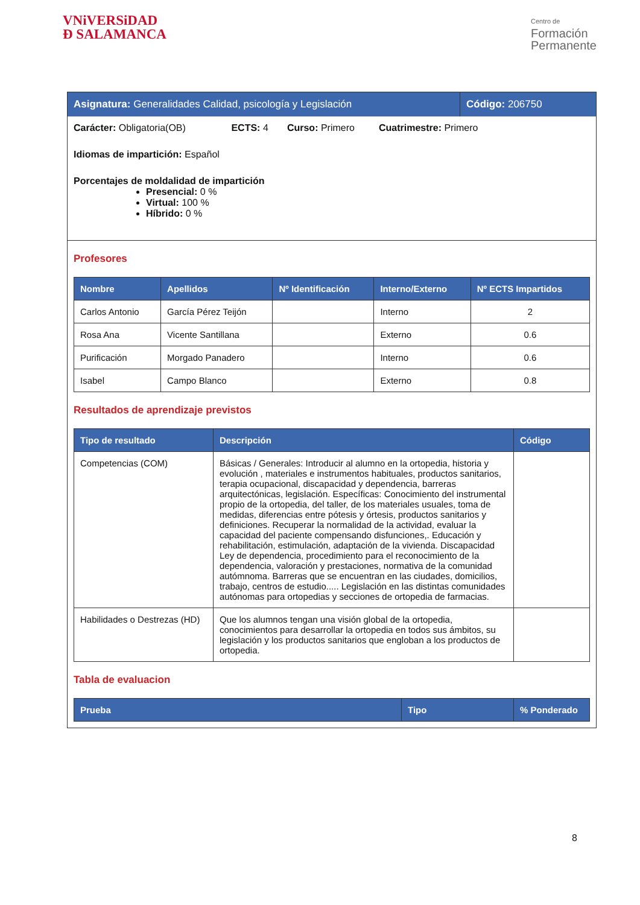VNiVERSiDAD
Ð SALAMANCA
Centro de
Formación
Permanente
Asignatura: Generalidades Calidad, psicología y Legislación
Código: 206750
Carácter: Obligatoria(OB) ECTS: 4 Curso: Primero Cuatrimestre: Primero
Idiomas de impartición: Español
Porcentajes de moldalidad de impartición
Presencial: 0 %
Virtual: 100 %
Híbrido: 0 %
Profesores
| Nombre | Apellidos | Nº Identificación | Interno/Externo | Nº ECTS Impartidos |
| --- | --- | --- | --- | --- |
| Carlos Antonio | García Pérez Teijón | | Interno | 2 |
| Rosa Ana | Vicente Santillana | | Externo | 0.6 |
| Purificación | Morgado Panadero | | Interno | 0.6 |
| Isabel | Campo Blanco | | Externo | 0.8 |
Resultados de aprendizaje previstos
| Tipo de resultado | Descripción | Código |
| --- | --- | --- |
| Competencias (COM) | Básicas / Generales: Introducir al alumno en la ortopedia, historia y evolución , materiales e instrumentos habituales, productos sanitarios, terapia ocupacional, discapacidad y dependencia, barreras arquitectónicas, legislación. Específicas: Conocimiento del instrumental propio de la ortopedia, del taller, de los materiales usuales, toma de medidas, diferencias entre pótesis y órtesis, productos sanitarios y definiciones. Recuperar la normalidad de la actividad, evaluar la capacidad del paciente compensando disfunciones,. Educación y rehabilitación, estimulación, adaptación de la vivienda. Discapacidad Ley de dependencia, procedimiento para el reconocimiento de la dependencia, valoración y prestaciones, normativa de la comunidad autómnoma. Barreras que se encuentran en las ciudades, domicilios, trabajo, centros de estudio..... Legislación en las distintas comunidades autónomas para ortopedias y secciones de ortopedia de farmacias. | |
| Habilidades o Destrezas (HD) | Que los alumnos tengan una visión global de la ortopedia, conocimientos para desarrollar la ortopedia en todos sus ámbitos, su legislación y los productos sanitarios que engloban a los productos de ortopedia. | |
Tabla de evaluacion
| Prueba | Tipo | % Ponderado |
| --- | --- | --- |
8